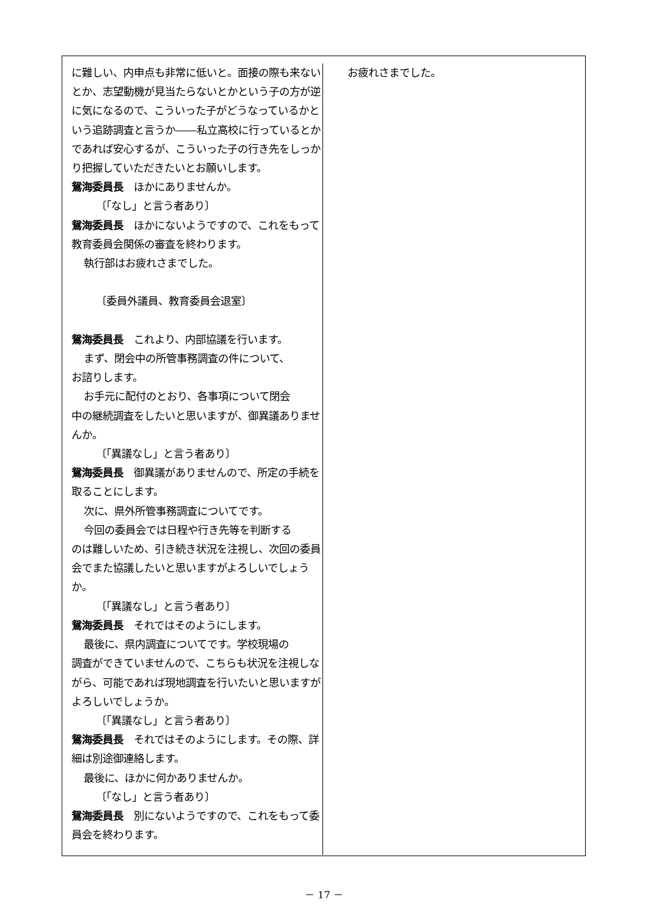に難しい、内申点も非常に低いと。面接の際も来ないとか、志望動機が見当たらないとかという子の方が逆に気になるので、こういった子がどうなっているかという追跡調査と言うか――私立高校に行っているとかであれば安心するが、こういった子の行き先をしっかり把握していただきたいとお願いします。
鴛海委員長　ほかにありませんか。
〔「なし」と言う者あり〕
鴛海委員長　ほかにないようですので、これをもって教育委員会関係の審査を終わります。
執行部はお疲れさまでした。
〔委員外議員、教育委員会退室〕
鴛海委員長　これより、内部協議を行います。
まず、閉会中の所管事務調査の件について、
お諮りします。
お手元に配付のとおり、各事項について閉会
中の継続調査をしたいと思いますが、御異議ありませんか。
〔「異議なし」と言う者あり〕
鴛海委員長　御異議がありませんので、所定の手続を取ることにします。
次に、県外所管事務調査についてです。
今回の委員会では日程や行き先等を判断する
のは難しいため、引き続き状況を注視し、次回の委員会でまた協議したいと思いますがよろしいでしょうか。
〔「異議なし」と言う者あり〕
鴛海委員長　それではそのようにします。
最後に、県内調査についてです。学校現場の
調査ができていませんので、こちらも状況を注視しながら、可能であれば現地調査を行いたいと思いますがよろしいでしょうか。
〔「異議なし」と言う者あり〕
鴛海委員長　それではそのようにします。その際、詳細は別途御連絡します。
最後に、ほかに何かありませんか。
〔「なし」と言う者あり〕
鴛海委員長　別にないようですので、これをもって委員会を終わります。
お疲れさまでした。
－ 17 －